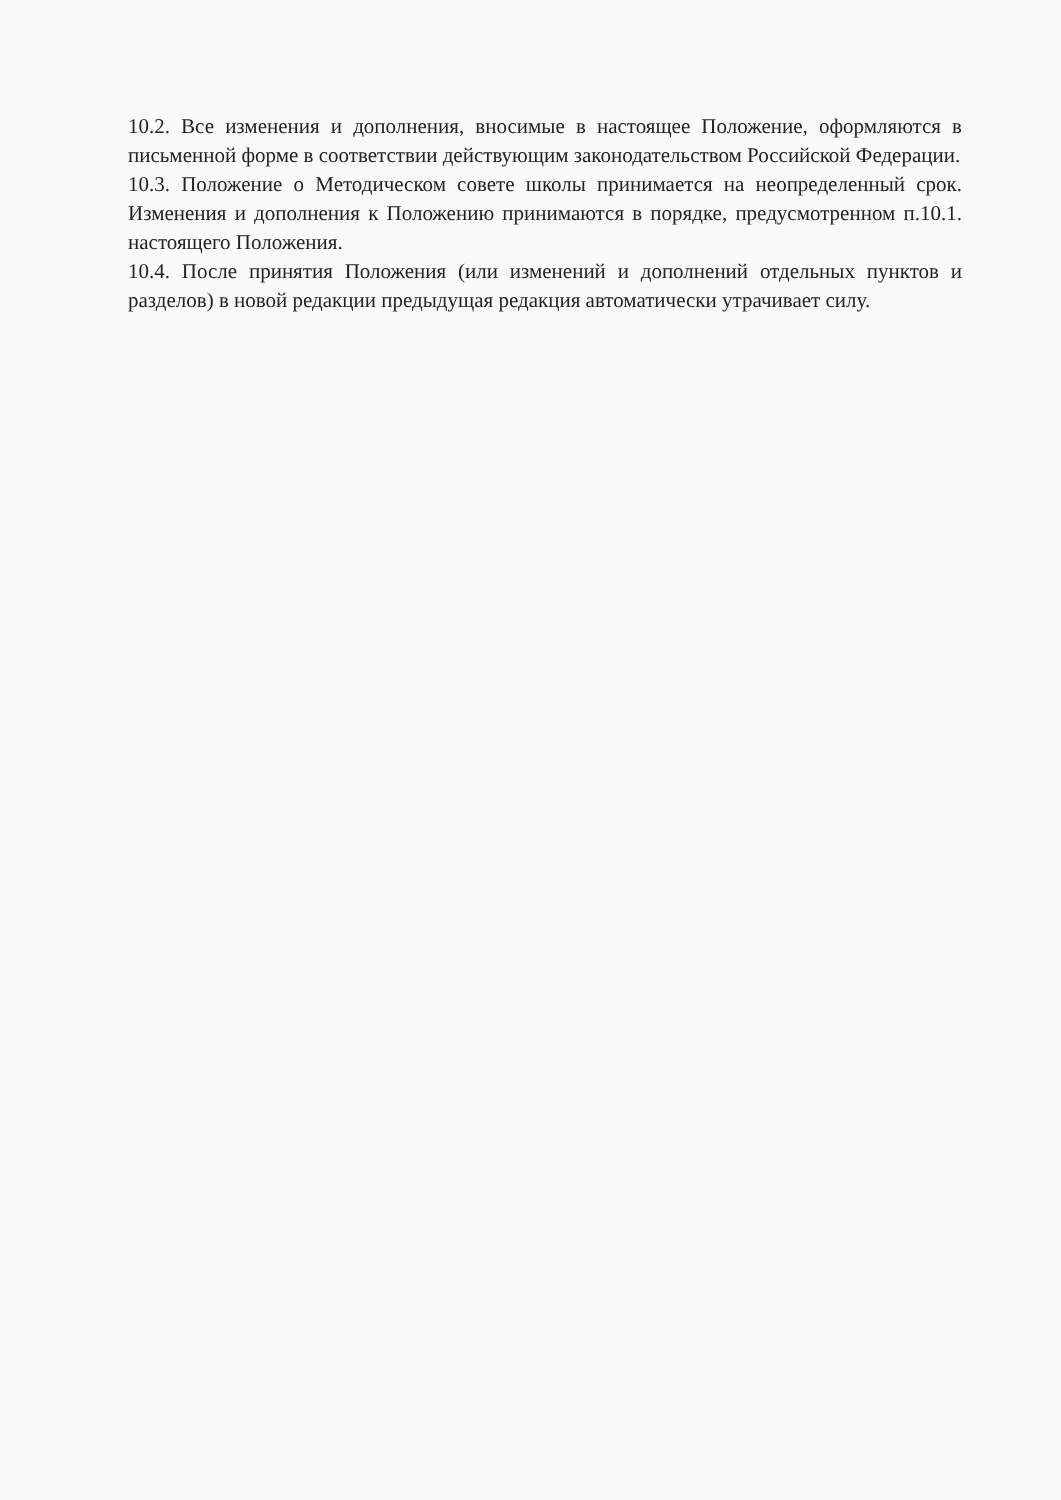10.2. Все изменения и дополнения, вносимые в настоящее Положение, оформляются в письменной форме в соответствии действующим законодательством Российской Федерации.
10.3. Положение о Методическом совете школы принимается на неопределенный срок. Изменения и дополнения к Положению принимаются в порядке, предусмотренном п.10.1. настоящего Положения.
10.4. После принятия Положения (или изменений и дополнений отдельных пунктов и разделов) в новой редакции предыдущая редакция автоматически утрачивает силу.